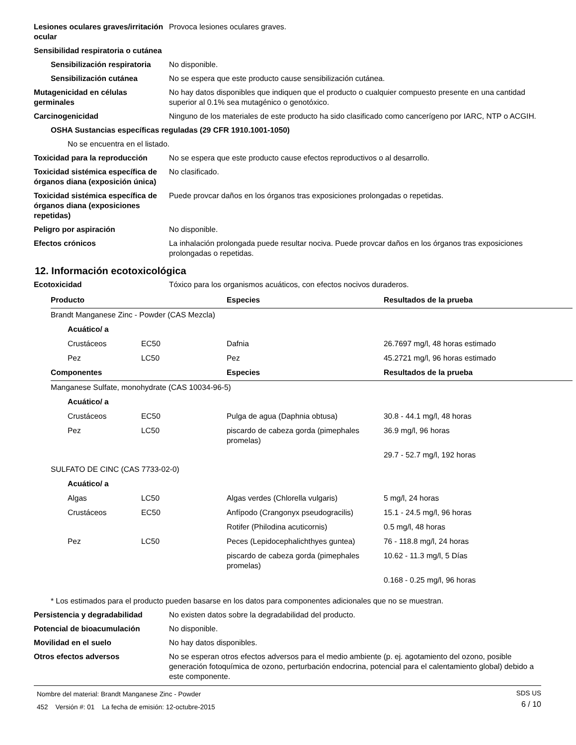Lesiones oculares graves/irritación ocular
Provoca lesiones oculares graves.
Sensibilidad respiratoria o cutánea
Sensibilización respiratoria
No disponible.
Sensibilización cutánea No se espera que este producto cause sensibilización cutánea.
Mutagenicidad en células germinales
No hay datos disponibles que indiquen que el producto o cualquier compuesto presente en una cantidad superior al 0.1% sea mutagénico o genotóxico.
Carcinogenicidad Ninguno de los materiales de este producto ha sido clasificado como cancerígeno por IARC, NTP o ACGIH.
OSHA Sustancias específicas reguladas (29 CFR 1910.1001-1050)
No se encuentra en el listado.
Toxicidad para la reproducción
No se espera que este producto cause efectos reproductivos o al desarrollo.
Toxicidad sistémica específica de órganos diana (exposición única)
No clasificado.
Toxicidad sistémica específica de órganos diana (exposiciones repetidas)
Puede provcar daños en los órganos tras exposiciones prolongadas o repetidas.
Peligro por aspiración No disponible.
Efectos crónicos La inhalación prolongada puede resultar nociva. Puede provcar daños en los órganos tras exposiciones prolongadas o repetidas.
12. Información ecotoxicológica
Ecotoxicidad Tóxico para los organismos acuáticos, con efectos nocivos duraderos.
| Producto | | Especies | Resultados de la prueba |
| --- | --- | --- | --- |
| Brandt Manganese Zinc - Powder (CAS Mezcla) | | | |
| Acuático/ a | | | |
| Crustáceos | EC50 | Dafnia | 26.7697 mg/l, 48 horas estimado |
| Pez | LC50 | Pez | 45.2721 mg/l, 96 horas estimado |
| Componentes | | Especies | Resultados de la prueba |
| Manganese Sulfate, monohydrate (CAS 10034-96-5) | | | |
| Acuático/ a | | | |
| Crustáceos | EC50 | Pulga de agua (Daphnia obtusa) | 30.8 - 44.1 mg/l, 48 horas |
| Pez | LC50 | piscardo de cabeza gorda (pimephales promelas) | 36.9 mg/l, 96 horas |
| | | | 29.7 - 52.7 mg/l, 192 horas |
| SULFATO DE CINC (CAS 7733-02-0) | | | |
| Acuático/ a | | | |
| Algas | LC50 | Algas verdes (Chlorella vulgaris) | 5 mg/l, 24 horas |
| Crustáceos | EC50 | Anfípodo (Crangonyx pseudogracilis) | 15.1 - 24.5 mg/l, 96 horas |
| | | Rotifer (Philodina acuticornis) | 0.5 mg/l, 48 horas |
| Pez | LC50 | Peces (Lepidocephalichthyes guntea) | 76 - 118.8 mg/l, 24 horas |
| | | piscardo de cabeza gorda (pimephales promelas) | 10.62 - 11.3 mg/l, 5 Días |
| | | | 0.168 - 0.25 mg/l, 96 horas |
* Los estimados para el producto pueden basarse en los datos para componentes adicionales que no se muestran.
Persistencia y degradabilidad No existen datos sobre la degradabilidad del producto.
Potencial de bioacumulación No disponible.
Movilidad en el suelo No hay datos disponibles.
Otros efectos adversos No se esperan otros efectos adversos para el medio ambiente (p. ej. agotamiento del ozono, posible generación fotoquímica de ozono, perturbación endocrina, potencial para el calentamiento global) debido a este componente.
Nombre del material: Brandt Manganese Zinc - Powder
452 Versión #: 01 La fecha de emisión: 12-octubre-2015
SDS US
6 / 10